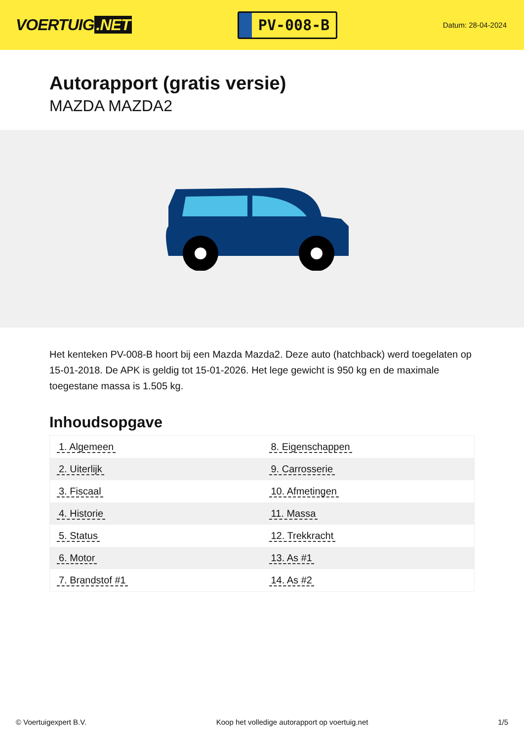VOERTUIG.NET
PV-008-B
Datum: 28-04-2024
Autorapport (gratis versie)
MAZDA MAZDA2
Het kenteken PV-008-B hoort bij een Mazda Mazda2. Deze auto (hatchback) werd toegelaten op 15-01-2018. De APK is geldig tot 15-01-2026. Het lege gewicht is 950 kg en de maximale toegestane massa is 1.505 kg.
Inhoudsopgave
| 1. Algemeen | 8. Eigenschappen |
| 2. Uiterlijk | 9. Carrosserie |
| 3. Fiscaal | 10. Afmetingen |
| 4. Historie | 11. Massa |
| 5. Status | 12. Trekkracht |
| 6. Motor | 13. As #1 |
| 7. Brandstof #1 | 14. As #2 |
© Voertuigexpert B.V. Koop het volledige autorapport op voertuig.net 1/5